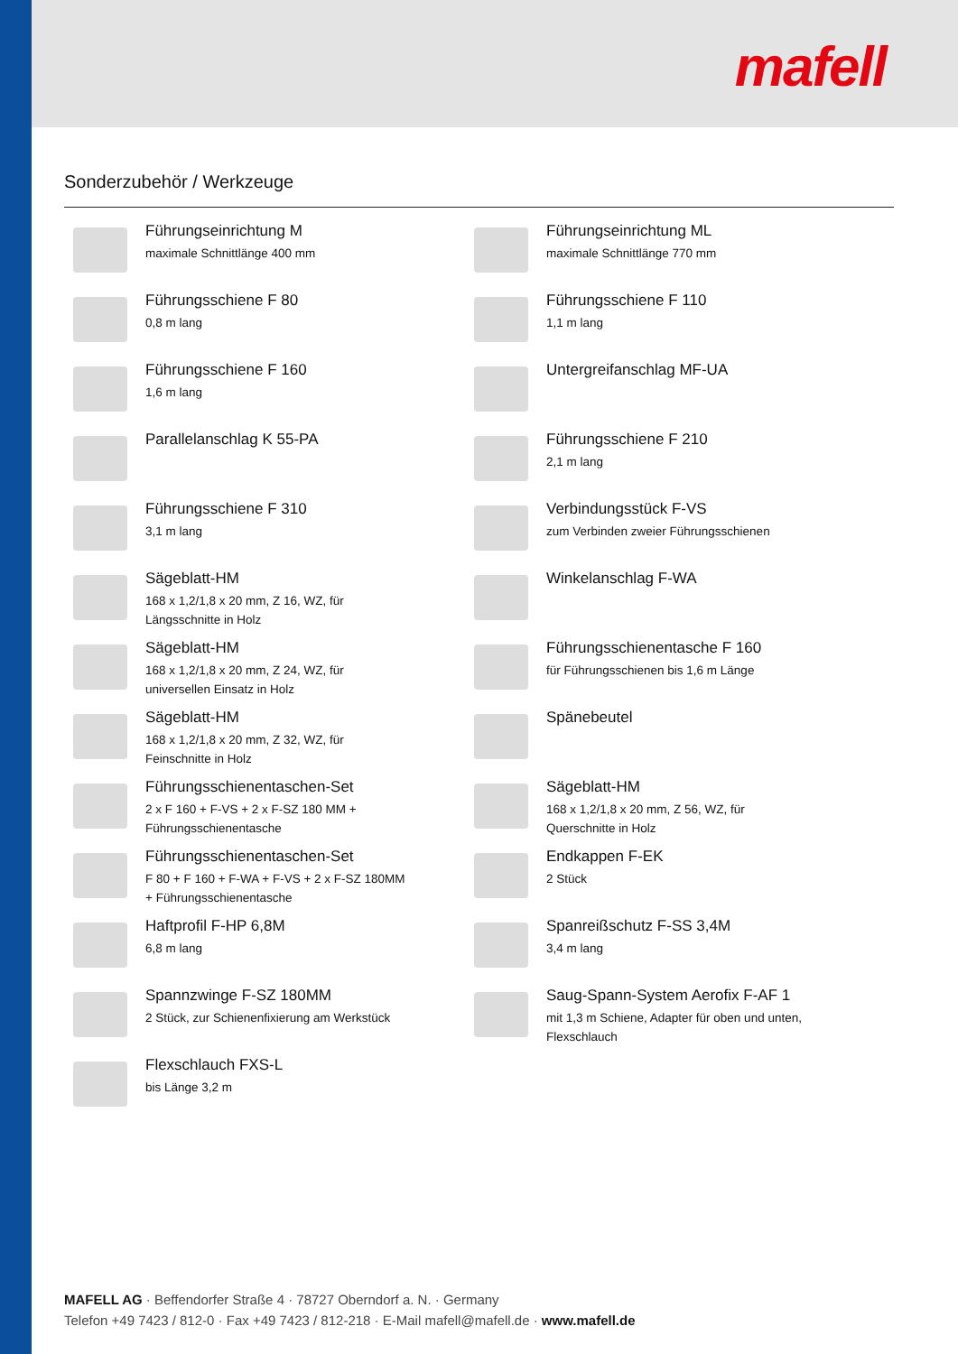mafell
Sonderzubehör / Werkzeuge
Führungseinrichtung M
maximale Schnittlänge 400 mm
Führungseinrichtung ML
maximale Schnittlänge 770 mm
Führungsschiene F 80
0,8 m lang
Führungsschiene F 110
1,1 m lang
Führungsschiene F 160
1,6 m lang
Untergreifanschlag MF-UA
Parallelanschlag K 55-PA
Führungsschiene F 210
2,1 m lang
Führungsschiene F 310
3,1 m lang
Verbindungsstück F-VS
zum Verbinden zweier Führungsschienen
Sägeblatt-HM
168 x 1,2/1,8 x 20 mm, Z 16, WZ, für
Längsschnitte in Holz
Winkelanschlag F-WA
Sägeblatt-HM
168 x 1,2/1,8 x 20 mm, Z 24, WZ, für
universellen Einsatz in Holz
Führungsschienentasche F 160
für Führungsschienen bis 1,6 m Länge
Sägeblatt-HM
168 x 1,2/1,8 x 20 mm, Z 32, WZ, für
Feinschnitte in Holz
Spänebeutel
Führungsschienentaschen-Set
2 x F 160 + F-VS + 2 x F-SZ 180 MM +
Führungsschienentasche
Sägeblatt-HM
168 x 1,2/1,8 x 20 mm, Z 56, WZ, für
Querschnitte in Holz
Führungsschienentaschen-Set
F 80 + F 160 + F-WA + F-VS + 2 x F-SZ 180MM
+ Führungsschienentasche
Endkappen F-EK
2 Stück
Haftprofil F-HP 6,8M
6,8 m lang
Spanreißschutz F-SS 3,4M
3,4 m lang
Spannzwinge F-SZ 180MM
2 Stück, zur Schienenfixierung am Werkstück
Saug-Spann-System Aerofix F-AF 1
mit 1,3 m Schiene, Adapter für oben und unten,
Flexschlauch
Flexschlauch FXS-L
bis Länge 3,2 m
MAFELL AG · Beffendorfer Straße 4 · 78727 Oberndorf a. N. · Germany
Telefon +49 7423 / 812-0 · Fax +49 7423 / 812-218 · E-Mail mafell@mafell.de · www.mafell.de